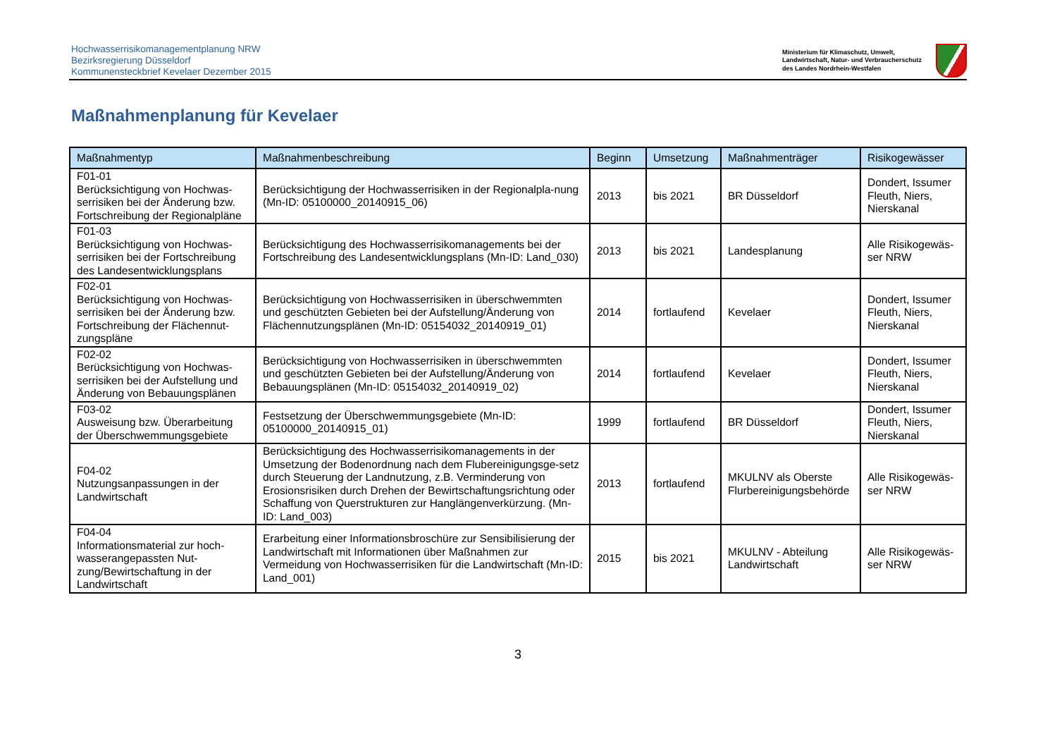Hochwasserrisikomanagementplanung NRW
Bezirksregierung Düsseldorf
Kommunensteckbrief Kevelaer Dezember 2015
Ministerium für Klimaschutz, Umwelt,
Landwirtschaft, Natur- und Verbraucherschutz
des Landes Nordrhein-Westfalen
Maßnahmenplanung für Kevelaer
| Maßnahmentyp | Maßnahmenbeschreibung | Beginn | Umsetzung | Maßnahmenträger | Risikogewässer |
| --- | --- | --- | --- | --- | --- |
| F01-01 Berücksichtigung von Hochwas-serrisiken bei der Änderung bzw. Fortschreibung der Regionalpläne | Berücksichtigung der Hochwasserrisiken in der Regionalpla-nung (Mn-ID: 05100000_20140915_06) | 2013 | bis 2021 | BR Düsseldorf | Dondert, Issumer Fleuth, Niers, Nierskanal |
| F01-03 Berücksichtigung von Hochwas-serrisiken bei der Fortschreibung des Landesentwicklungsplans | Berücksichtigung des Hochwasserrisikomanagements bei der Fortschreibung des Landesentwicklungsplans (Mn-ID: Land_030) | 2013 | bis 2021 | Landesplanung | Alle Risikogewäs-ser NRW |
| F02-01 Berücksichtigung von Hochwas-serrisiken bei der Änderung bzw. Fortschreibung der Flächennut-zungspläne | Berücksichtigung von Hochwasserrisiken in überschwemmten und geschützten Gebieten bei der Aufstellung/Änderung von Flächennutzungsplänen (Mn-ID: 05154032_20140919_01) | 2014 | fortlaufend | Kevelaer | Dondert, Issumer Fleuth, Niers, Nierskanal |
| F02-02 Berücksichtigung von Hochwas-serrisiken bei der Aufstellung und Änderung von Bebauungsplänen | Berücksichtigung von Hochwasserrisiken in überschwemmten und geschützten Gebieten bei der Aufstellung/Änderung von Bebauungsplänen (Mn-ID: 05154032_20140919_02) | 2014 | fortlaufend | Kevelaer | Dondert, Issumer Fleuth, Niers, Nierskanal |
| F03-02 Ausweisung bzw. Überarbeitung der Überschwemmungsgebiete | Festsetzung der Überschwemmungsgebiete (Mn-ID: 05100000_20140915_01) | 1999 | fortlaufend | BR Düsseldorf | Dondert, Issumer Fleuth, Niers, Nierskanal |
| F04-02 Nutzungsanpassungen in der Landwirtschaft | Berücksichtigung des Hochwasserrisikomanagements in der Umsetzung der Bodenordnung nach dem Flubereinigungsge-setz durch Steuerung der Landnutzung, z.B. Verminderung von Erosionsrisiken durch Drehen der Bewirtschaftungsrichtung oder Schaffung von Querstrukturen zur Hanglängenverkürzung. (Mn-ID: Land_003) | 2013 | fortlaufend | MKULNV als Oberste Flurbereinigungsbehörde | Alle Risikogewäs-ser NRW |
| F04-04 Informationsmaterial zur hoch-wasserangepassten Nut-zung/Bewirtschaftung in der Landwirtschaft | Erarbeitung einer Informationsbroschüre zur Sensibilisierung der Landwirtschaft mit Informationen über Maßnahmen zur Vermeidung von Hochwasserrisiken für die Landwirtschaft (Mn-ID: Land_001) | 2015 | bis 2021 | MKULNV - Abteilung Landwirtschaft | Alle Risikogewäs-ser NRW |
3